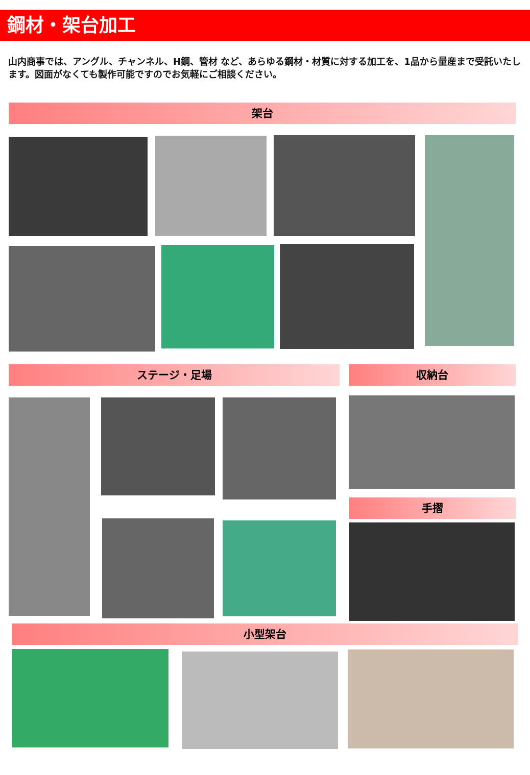鋼材・架台加工
山内商事では、アングル、チャンネル、H鋼、管材 など、あらゆる鋼材・材質に対する加工を、1品から量産まで受託いたします。図面がなくても製作可能ですのでお気軽にご相談ください。
架台
ステージ・足場 収納台
手摺
小型架台